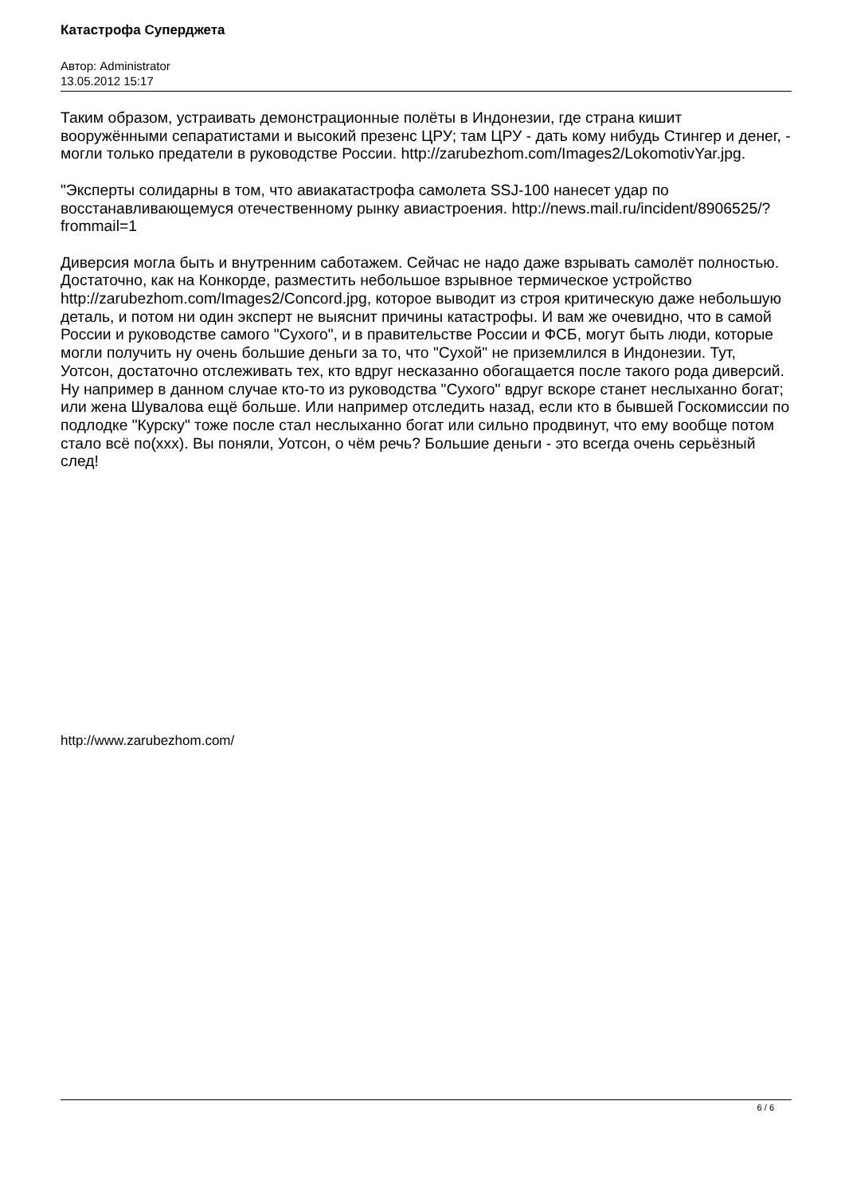Катастрофа Суперджета
Автор: Administrator
13.05.2012 15:17
Таким образом, устраивать демонстрационные полёты в Индонезии, где страна кишит вооружёнными сепаратистами и высокий презенс ЦРУ; там ЦРУ - дать кому нибудь Стингер и денег, - могли только предатели в руководстве России. http://zarubezhom.com/Images2/LokomotivYar.jpg.
"Эксперты солидарны в том, что авиакатастрофа самолета SSJ-100 нанесет удар по восстанавливающемуся отечественному рынку авиастроения. http://news.mail.ru/incident/8906525/?frommail=1
Диверсия могла быть и внутренним саботажем. Сейчас не надо даже взрывать самолёт полностью. Достаточно, как на Конкорде, разместить небольшое взрывное термическое устройство http://zarubezhom.com/Images2/Concord.jpg, которое выводит из строя критическую даже небольшую деталь, и потом ни один эксперт не выяснит причины катастрофы. И вам же очевидно, что в самой России и руководстве самого "Сухого", и в правительстве России и ФСБ, могут быть люди, которые могли получить ну очень большие деньги за то, что "Сухой" не приземлился в Индонезии. Тут, Уотсон, достаточно отслеживать тех, кто вдруг несказанно обогащается после такого рода диверсий. Ну например в данном случае кто-то из руководства "Сухого" вдруг вскоре станет неслыханно богат; или жена Шувалова ещё больше. Или например отследить назад, если кто в бывшей Госкомиссии по подлодке "Курску" тоже после стал неслыханно богат или сильно продвинут, что ему вообще потом стало всё по(xxx). Вы поняли, Уотсон, о чём речь? Большие деньги - это всегда очень серьёзный след!
http://www.zarubezhom.com/
6 / 6